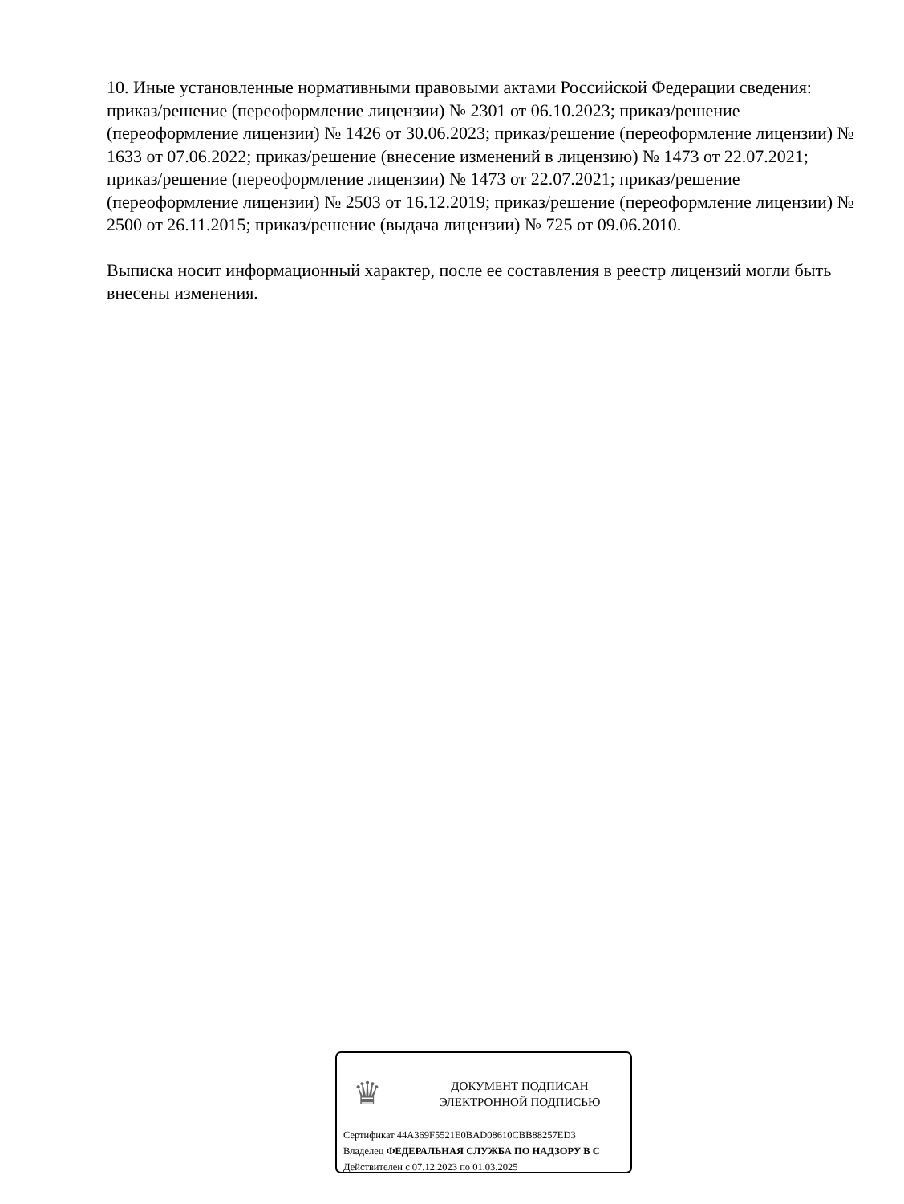10. Иные установленные нормативными правовыми актами Российской Федерации сведения: приказ/решение (переоформление лицензии) № 2301 от 06.10.2023; приказ/решение (переоформление лицензии) № 1426 от 30.06.2023; приказ/решение (переоформление лицензии) № 1633 от 07.06.2022; приказ/решение (внесение изменений в лицензию) № 1473 от 22.07.2021; приказ/решение (переоформление лицензии) № 1473 от 22.07.2021; приказ/решение (переоформление лицензии) № 2503 от 16.12.2019; приказ/решение (переоформление лицензии) № 2500 от 26.11.2015; приказ/решение (выдача лицензии) № 725 от 09.06.2010.
Выписка носит информационный характер, после ее составления в реестр лицензий могли быть внесены изменения.
♛
ДОКУМЕНТ ПОДПИСАН
ЭЛЕКТРОННОЙ ПОДПИСЬЮ
Сертификат 44A369F5521E0BAD08610CBB88257ED3
Владелец ФЕДЕРАЛЬНАЯ СЛУЖБА ПО НАДЗОРУ В С
Действителен с 07.12.2023 по 01.03.2025